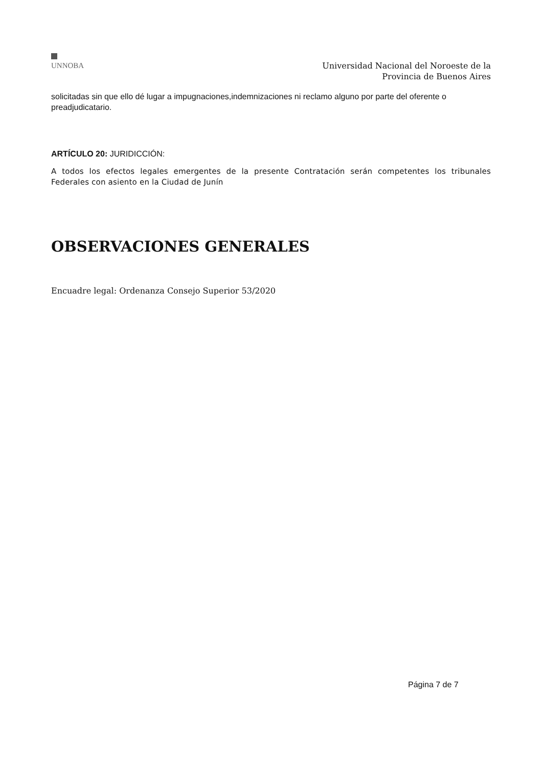UNNOBA
Universidad Nacional del Noroeste de la
Provincia de Buenos Aires
solicitadas sin que ello dé lugar a impugnaciones,indemnizaciones ni reclamo alguno por parte del oferente o preadjudicatario.
ARTÍCULO 20: JURIDICCIÓN:
A todos los efectos legales emergentes de la presente Contratación serán competentes los tribunales Federales con asiento en la Ciudad de Junín
OBSERVACIONES GENERALES
Encuadre legal: Ordenanza Consejo Superior 53/2020
Página 7 de 7